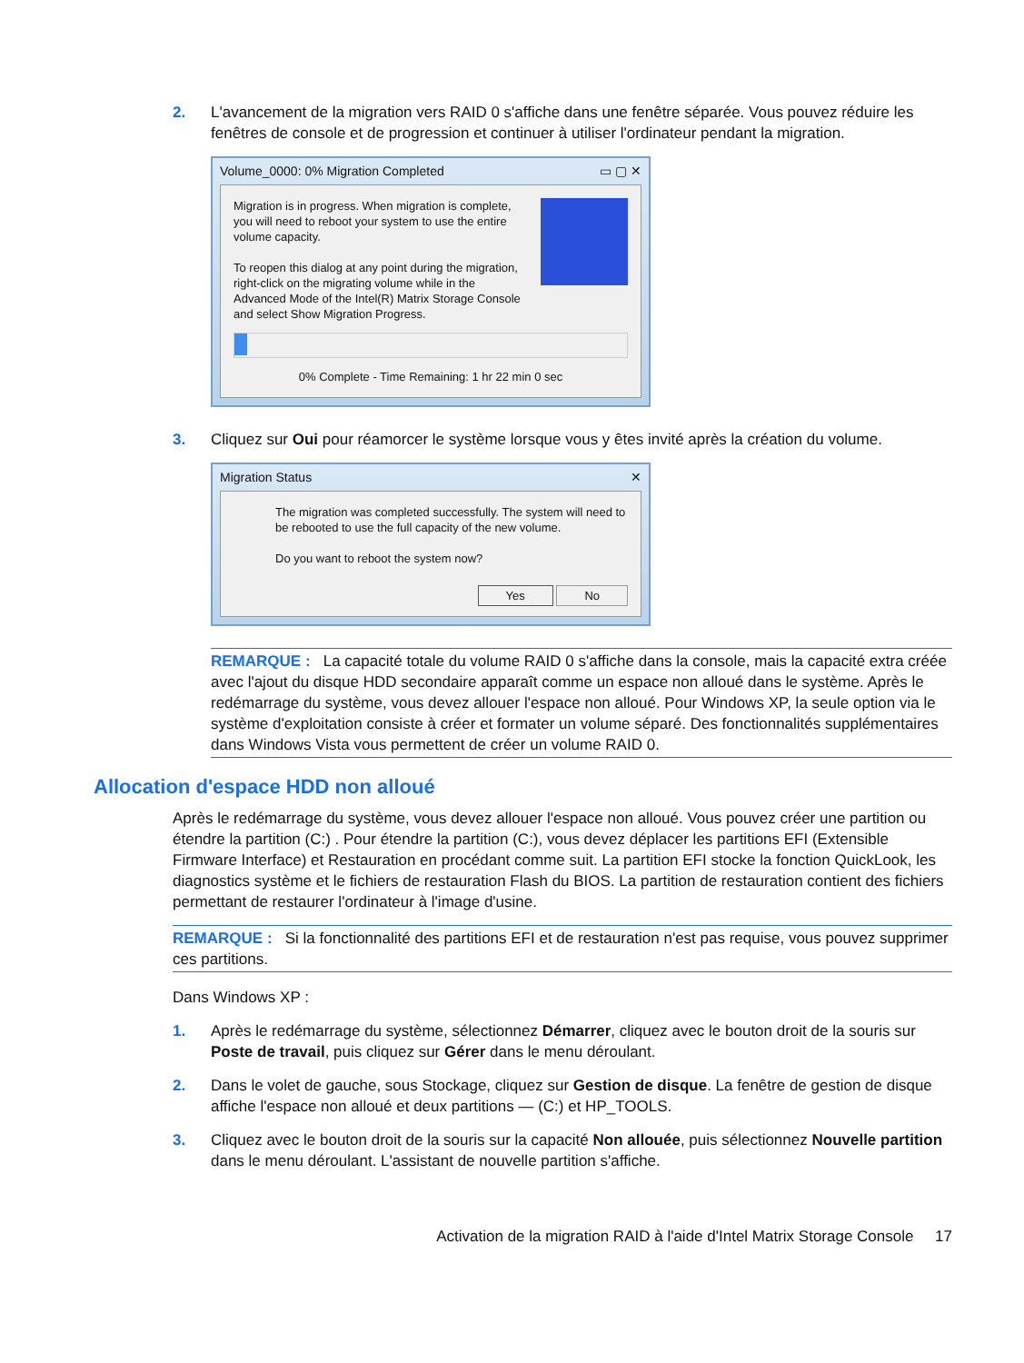2. L'avancement de la migration vers RAID 0 s'affiche dans une fenêtre séparée. Vous pouvez réduire les fenêtres de console et de progression et continuer à utiliser l'ordinateur pendant la migration.
Volume_0000: 0% Migration Completed ▭ ▢ ✕
Migration is in progress. When migration is complete, you will need to reboot your system to use the entire volume capacity.
To reopen this dialog at any point during the migration, right-click on the migrating volume while in the Advanced Mode of the Intel(R) Matrix Storage Console and select Show Migration Progress.
0% Complete - Time Remaining: 1 hr 22 min 0 sec
3. Cliquez sur Oui pour réamorcer le système lorsque vous y êtes invité après la création du volume.
Migration Status ✕
The migration was completed successfully. The system will need to be rebooted to use the full capacity of the new volume.
Do you want to reboot the system now?
Yes No
REMARQUE : La capacité totale du volume RAID 0 s'affiche dans la console, mais la capacité extra créée avec l'ajout du disque HDD secondaire apparaît comme un espace non alloué dans le système. Après le redémarrage du système, vous devez allouer l'espace non alloué. Pour Windows XP, la seule option via le système d'exploitation consiste à créer et formater un volume séparé. Des fonctionnalités supplémentaires dans Windows Vista vous permettent de créer un volume RAID 0.
Allocation d'espace HDD non alloué
Après le redémarrage du système, vous devez allouer l'espace non alloué. Vous pouvez créer une partition ou étendre la partition (C:) . Pour étendre la partition (C:), vous devez déplacer les partitions EFI (Extensible Firmware Interface) et Restauration en procédant comme suit. La partition EFI stocke la fonction QuickLook, les diagnostics système et le fichiers de restauration Flash du BIOS. La partition de restauration contient des fichiers permettant de restaurer l'ordinateur à l'image d'usine.
REMARQUE : Si la fonctionnalité des partitions EFI et de restauration n'est pas requise, vous pouvez supprimer ces partitions.
Dans Windows XP :
1. Après le redémarrage du système, sélectionnez Démarrer, cliquez avec le bouton droit de la souris sur Poste de travail, puis cliquez sur Gérer dans le menu déroulant.
2. Dans le volet de gauche, sous Stockage, cliquez sur Gestion de disque. La fenêtre de gestion de disque affiche l'espace non alloué et deux partitions — (C:) et HP_TOOLS.
3. Cliquez avec le bouton droit de la souris sur la capacité Non allouée, puis sélectionnez Nouvelle partition dans le menu déroulant. L'assistant de nouvelle partition s'affiche.
Activation de la migration RAID à l'aide d'Intel Matrix Storage Console 17